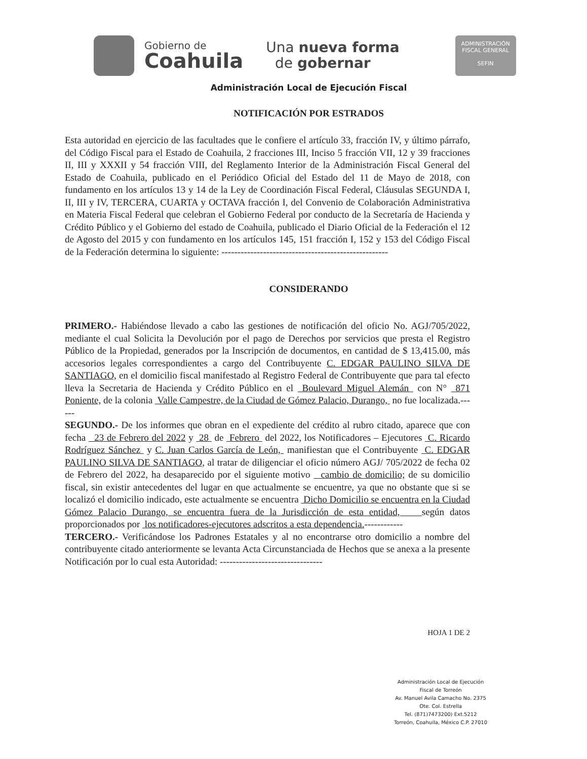Gobierno de
Coahuila
Una nueva forma
de gobernar
ADMINISTRACIÓN
FISCAL GENERAL
SEFIN
Administración Local de Ejecución Fiscal
NOTIFICACIÓN POR ESTRADOS
Esta autoridad en ejercicio de las facultades que le confiere el artículo 33, fracción IV, y último párrafo, del Código Fiscal para el Estado de Coahuila, 2 fracciones III, Inciso 5 fracción VII, 12 y 39 fracciones II, III y XXXII y 54 fracción VIII, del Reglamento Interior de la Administración Fiscal General del Estado de Coahuila, publicado en el Periódico Oficial del Estado del 11 de Mayo de 2018, con fundamento en los artículos 13 y 14 de la Ley de Coordinación Fiscal Federal, Cláusulas SEGUNDA I, II, III y IV, TERCERA, CUARTA y OCTAVA fracción I, del Convenio de Colaboración Administrativa en Materia Fiscal Federal que celebran el Gobierno Federal por conducto de la Secretaría de Hacienda y Crédito Público y el Gobierno del estado de Coahuila, publicado el Diario Oficial de la Federación el 12 de Agosto del 2015 y con fundamento en los artículos 145, 151 fracción I, 152 y 153 del Código Fiscal de la Federación determina lo siguiente: ----------------------------------------------------
CONSIDERANDO
PRIMERO.- Habiéndose llevado a cabo las gestiones de notificación del oficio No. AGJ/705/2022, mediante el cual Solicita la Devolución por el pago de Derechos por servicios que presta el Registro Público de la Propiedad, generados por la Inscripción de documentos, en cantidad de $ 13,415.00, más accesorios legales correspondientes a cargo del Contribuyente C. EDGAR PAULINO SILVA DE SANTIAGO, en el domicilio fiscal manifestado al Registro Federal de Contribuyente que para tal efecto lleva la Secretaria de Hacienda y Crédito Público en el Boulevard Miguel Alemán con N° 871 Poniente, de la colonia Valle Campestre, de la Ciudad de Gómez Palacio, Durango, no fue localizada.------
SEGUNDO.- De los informes que obran en el expediente del crédito al rubro citado, aparece que con fecha 23 de Febrero del 2022 y 28 de Febrero del 2022, los Notificadores – Ejecutores C. Ricardo Rodríguez Sánchez y C. Juan Carlos García de León, manifiestan que el Contribuyente C. EDGAR PAULINO SILVA DE SANTIAGO, al tratar de diligenciar el oficio número AGJ/ 705/2022 de fecha 02 de Febrero del 2022, ha desaparecido por el siguiente motivo cambio de domicilio; de su domicilio fiscal, sin existir antecedentes del lugar en que actualmente se encuentre, ya que no obstante que si se localizó el domicilio indicado, este actualmente se encuentra Dicho Domicilio se encuentra en la Ciudad Gómez Palacio Durango, se encuentra fuera de la Jurisdicción de esta entidad, según datos proporcionados por los notificadores-ejecutores adscritos a esta dependencia.------------
TERCERO.- Verificándose los Padrones Estatales y al no encontrarse otro domicilio a nombre del contribuyente citado anteriormente se levanta Acta Circunstanciada de Hechos que se anexa a la presente Notificación por lo cual esta Autoridad: --------------------------------
HOJA 1 DE 2
Administración Local de Ejecución
Fiscal de Torreón
Av. Manuel Avila Camacho No. 2375
Ote. Col. Estrella
Tel. (871)7473200) Ext.5212
Torreón, Coahuila, México C.P. 27010